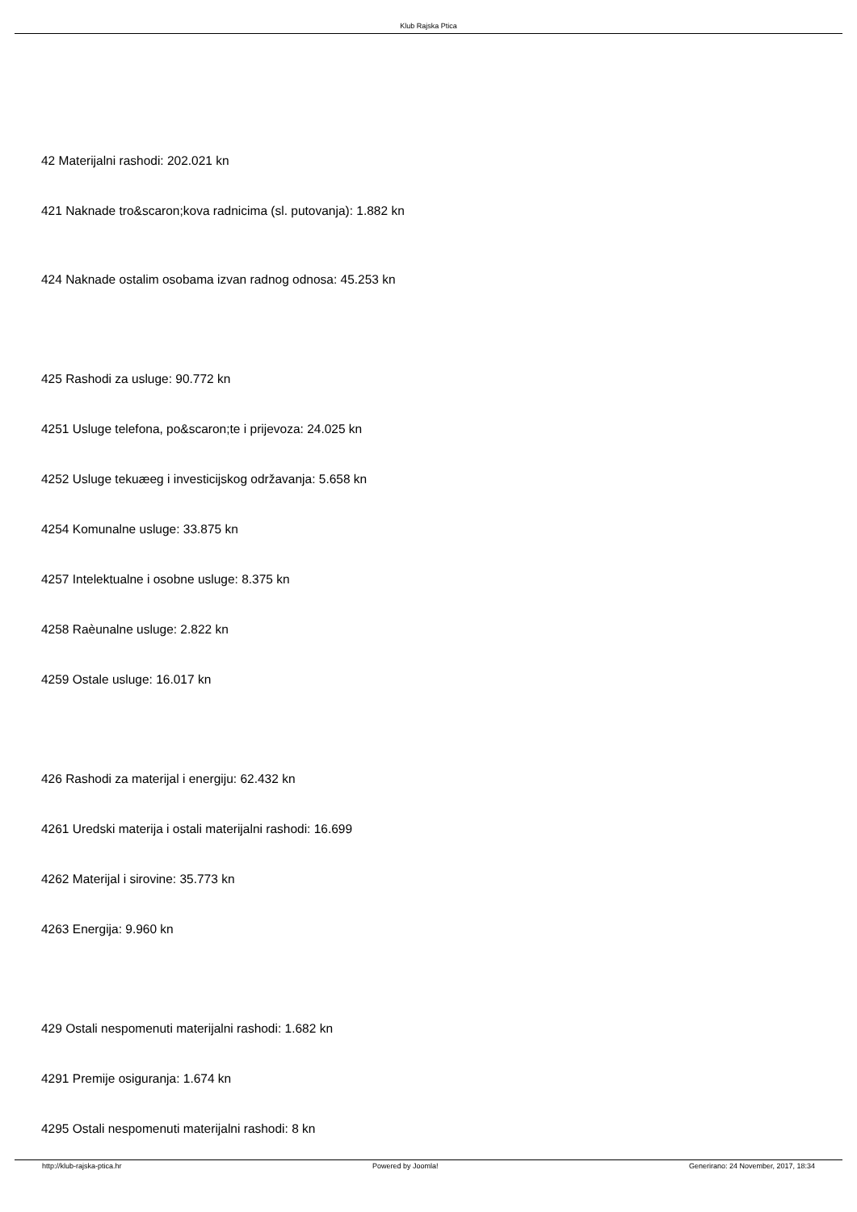Klub Rajska Ptica
42 Materijalni rashodi: 202.021 kn
421 Naknade tro&scaron;kova radnicima (sl. putovanja): 1.882 kn
424 Naknade ostalim osobama izvan radnog odnosa: 45.253 kn
425 Rashodi za usluge: 90.772 kn
4251 Usluge telefona, po&scaron;te i prijevoza: 24.025 kn
4252 Usluge tekuæeg i investicijskog održavanja: 5.658 kn
4254 Komunalne usluge: 33.875 kn
4257 Intelektualne i osobne usluge: 8.375 kn
4258 Raèunalne usluge: 2.822 kn
4259 Ostale usluge: 16.017 kn
426 Rashodi za materijal i energiju: 62.432 kn
4261 Uredski materija i ostali materijalni rashodi: 16.699
4262 Materijal i sirovine: 35.773 kn
4263 Energija: 9.960 kn
429 Ostali nespomenuti materijalni rashodi: 1.682 kn
4291 Premije osiguranja: 1.674 kn
4295 Ostali nespomenuti materijalni rashodi: 8 kn
http://klub-rajska-ptica.hr Powered by Joomla! Generirano: 24 November, 2017, 18:34